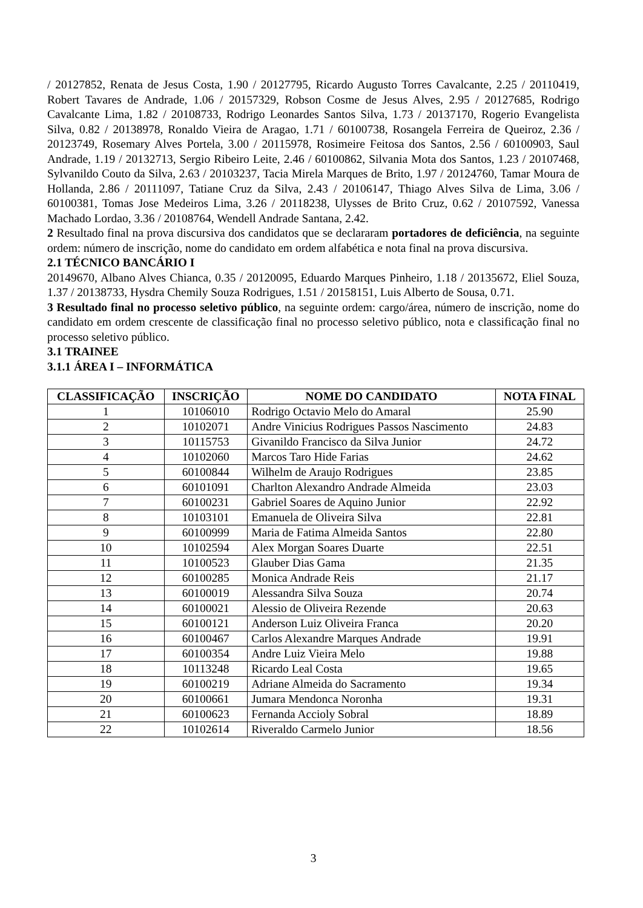/ 20127852, Renata de Jesus Costa, 1.90 / 20127795, Ricardo Augusto Torres Cavalcante, 2.25 / 20110419, Robert Tavares de Andrade, 1.06 / 20157329, Robson Cosme de Jesus Alves, 2.95 / 20127685, Rodrigo Cavalcante Lima, 1.82 / 20108733, Rodrigo Leonardes Santos Silva, 1.73 / 20137170, Rogerio Evangelista Silva, 0.82 / 20138978, Ronaldo Vieira de Aragao, 1.71 / 60100738, Rosangela Ferreira de Queiroz, 2.36 / 20123749, Rosemary Alves Portela, 3.00 / 20115978, Rosimeire Feitosa dos Santos, 2.56 / 60100903, Saul Andrade, 1.19 / 20132713, Sergio Ribeiro Leite, 2.46 / 60100862, Silvania Mota dos Santos, 1.23 / 20107468, Sylvanildo Couto da Silva, 2.63 / 20103237, Tacia Mirela Marques de Brito, 1.97 / 20124760, Tamar Moura de Hollanda, 2.86 / 20111097, Tatiane Cruz da Silva, 2.43 / 20106147, Thiago Alves Silva de Lima, 3.06 / 60100381, Tomas Jose Medeiros Lima, 3.26 / 20118238, Ulysses de Brito Cruz, 0.62 / 20107592, Vanessa Machado Lordao, 3.36 / 20108764, Wendell Andrade Santana, 2.42.
2 Resultado final na prova discursiva dos candidatos que se declararam portadores de deficiência, na seguinte ordem: número de inscrição, nome do candidato em ordem alfabética e nota final na prova discursiva.
2.1 TÉCNICO BANCÁRIO I
20149670, Albano Alves Chianca, 0.35 / 20120095, Eduardo Marques Pinheiro, 1.18 / 20135672, Eliel Souza, 1.37 / 20138733, Hysdra Chemily Souza Rodrigues, 1.51 / 20158151, Luis Alberto de Sousa, 0.71.
3 Resultado final no processo seletivo público, na seguinte ordem: cargo/área, número de inscrição, nome do candidato em ordem crescente de classificação final no processo seletivo público, nota e classificação final no processo seletivo público.
3.1 TRAINEE
3.1.1 ÁREA I – INFORMÁTICA
| CLASSIFICAÇÃO | INSCRIÇÃO | NOME DO CANDIDATO | NOTA FINAL |
| --- | --- | --- | --- |
| 1 | 10106010 | Rodrigo Octavio Melo do Amaral | 25.90 |
| 2 | 10102071 | Andre Vinicius Rodrigues Passos Nascimento | 24.83 |
| 3 | 10115753 | Givanildo Francisco da Silva Junior | 24.72 |
| 4 | 10102060 | Marcos Taro Hide Farias | 24.62 |
| 5 | 60100844 | Wilhelm de Araujo Rodrigues | 23.85 |
| 6 | 60101091 | Charlton Alexandro Andrade Almeida | 23.03 |
| 7 | 60100231 | Gabriel Soares de Aquino Junior | 22.92 |
| 8 | 10103101 | Emanuela de Oliveira Silva | 22.81 |
| 9 | 60100999 | Maria de Fatima Almeida Santos | 22.80 |
| 10 | 10102594 | Alex Morgan Soares Duarte | 22.51 |
| 11 | 10100523 | Glauber Dias Gama | 21.35 |
| 12 | 60100285 | Monica Andrade Reis | 21.17 |
| 13 | 60100019 | Alessandra Silva Souza | 20.74 |
| 14 | 60100021 | Alessio de Oliveira Rezende | 20.63 |
| 15 | 60100121 | Anderson Luiz Oliveira Franca | 20.20 |
| 16 | 60100467 | Carlos Alexandre Marques Andrade | 19.91 |
| 17 | 60100354 | Andre Luiz Vieira Melo | 19.88 |
| 18 | 10113248 | Ricardo Leal Costa | 19.65 |
| 19 | 60100219 | Adriane Almeida do Sacramento | 19.34 |
| 20 | 60100661 | Jumara Mendonca Noronha | 19.31 |
| 21 | 60100623 | Fernanda Accioly Sobral | 18.89 |
| 22 | 10102614 | Riveraldo Carmelo Junior | 18.56 |
3